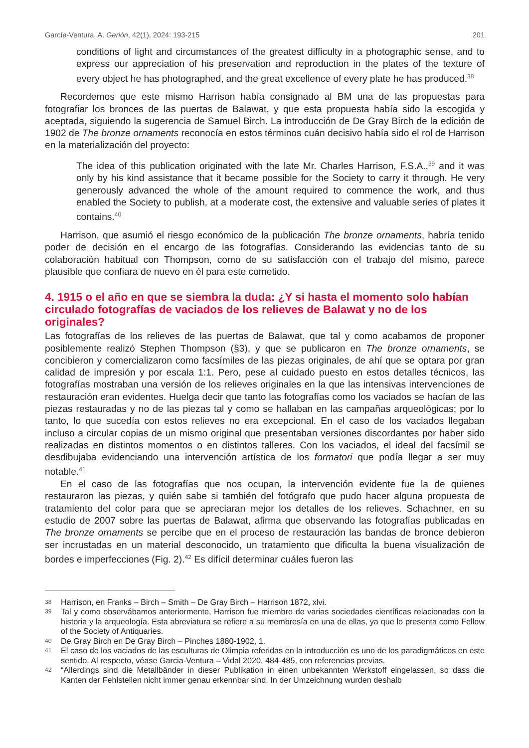García-Ventura, A. Gerión, 42(1), 2024: 193-215 201
conditions of light and circumstances of the greatest difficulty in a photographic sense, and to express our appreciation of his preservation and reproduction in the plates of the texture of every object he has photographed, and the great excellence of every plate he has produced.<sup>38</sup>
Recordemos que este mismo Harrison había consignado al BM una de las propuestas para fotografiar los bronces de las puertas de Balawat, y que esta propuesta había sido la escogida y aceptada, siguiendo la sugerencia de Samuel Birch. La introducción de De Gray Birch de la edición de 1902 de The bronze ornaments reconocía en estos términos cuán decisivo había sido el rol de Harrison en la materialización del proyecto:
The idea of this publication originated with the late Mr. Charles Harrison, F.S.A.,<sup>39</sup> and it was only by his kind assistance that it became possible for the Society to carry it through. He very generously advanced the whole of the amount required to commence the work, and thus enabled the Society to publish, at a moderate cost, the extensive and valuable series of plates it contains.<sup>40</sup>
Harrison, que asumió el riesgo económico de la publicación The bronze ornaments, habría tenido poder de decisión en el encargo de las fotografías. Considerando las evidencias tanto de su colaboración habitual con Thompson, como de su satisfacción con el trabajo del mismo, parece plausible que confiara de nuevo en él para este cometido.
4. 1915 o el año en que se siembra la duda: ¿Y si hasta el momento solo habían circulado fotografías de vaciados de los relieves de Balawat y no de los originales?
Las fotografías de los relieves de las puertas de Balawat, que tal y como acabamos de proponer posiblemente realizó Stephen Thompson (§3), y que se publicaron en The bronze ornaments, se concibieron y comercializaron como facsímiles de las piezas originales, de ahí que se optara por gran calidad de impresión y por escala 1:1. Pero, pese al cuidado puesto en estos detalles técnicos, las fotografías mostraban una versión de los relieves originales en la que las intensivas intervenciones de restauración eran evidentes. Huelga decir que tanto las fotografías como los vaciados se hacían de las piezas restauradas y no de las piezas tal y como se hallaban en las campañas arqueológicas; por lo tanto, lo que sucedía con estos relieves no era excepcional. En el caso de los vaciados llegaban incluso a circular copias de un mismo original que presentaban versiones discordantes por haber sido realizadas en distintos momentos o en distintos talleres. Con los vaciados, el ideal del facsímil se desdibujaba evidenciando una intervención artística de los formatori que podía llegar a ser muy notable.<sup>41</sup>
En el caso de las fotografías que nos ocupan, la intervención evidente fue la de quienes restauraron las piezas, y quién sabe si también del fotógrafo que pudo hacer alguna propuesta de tratamiento del color para que se apreciaran mejor los detalles de los relieves. Schachner, en su estudio de 2007 sobre las puertas de Balawat, afirma que observando las fotografías publicadas en The bronze ornaments se percibe que en el proceso de restauración las bandas de bronce debieron ser incrustadas en un material desconocido, un tratamiento que dificulta la buena visualización de bordes e imperfecciones (Fig. 2).<sup>42</sup> Es difícil determinar cuáles fueron las
38 Harrison, en Franks – Birch – Smith – De Gray Birch – Harrison 1872, xlvi.
39 Tal y como observábamos anteriormente, Harrison fue miembro de varias sociedades científicas relacionadas con la historia y la arqueología. Esta abreviatura se refiere a su membresía en una de ellas, ya que lo presenta como Fellow of the Society of Antiquaries.
40 De Gray Birch en De Gray Birch – Pinches 1880-1902, 1.
41 El caso de los vaciados de las esculturas de Olimpia referidas en la introducción es uno de los paradigmáticos en este sentido. Al respecto, véase Garcia-Ventura – Vidal 2020, 484-485, con referencias previas.
42 “Allerdings sind die Metallbänder in dieser Publikation in einen unbekannten Werkstoff eingelassen, so dass die Kanten der Fehlstellen nicht immer genau erkennbar sind. In der Umzeichnung wurden deshalb